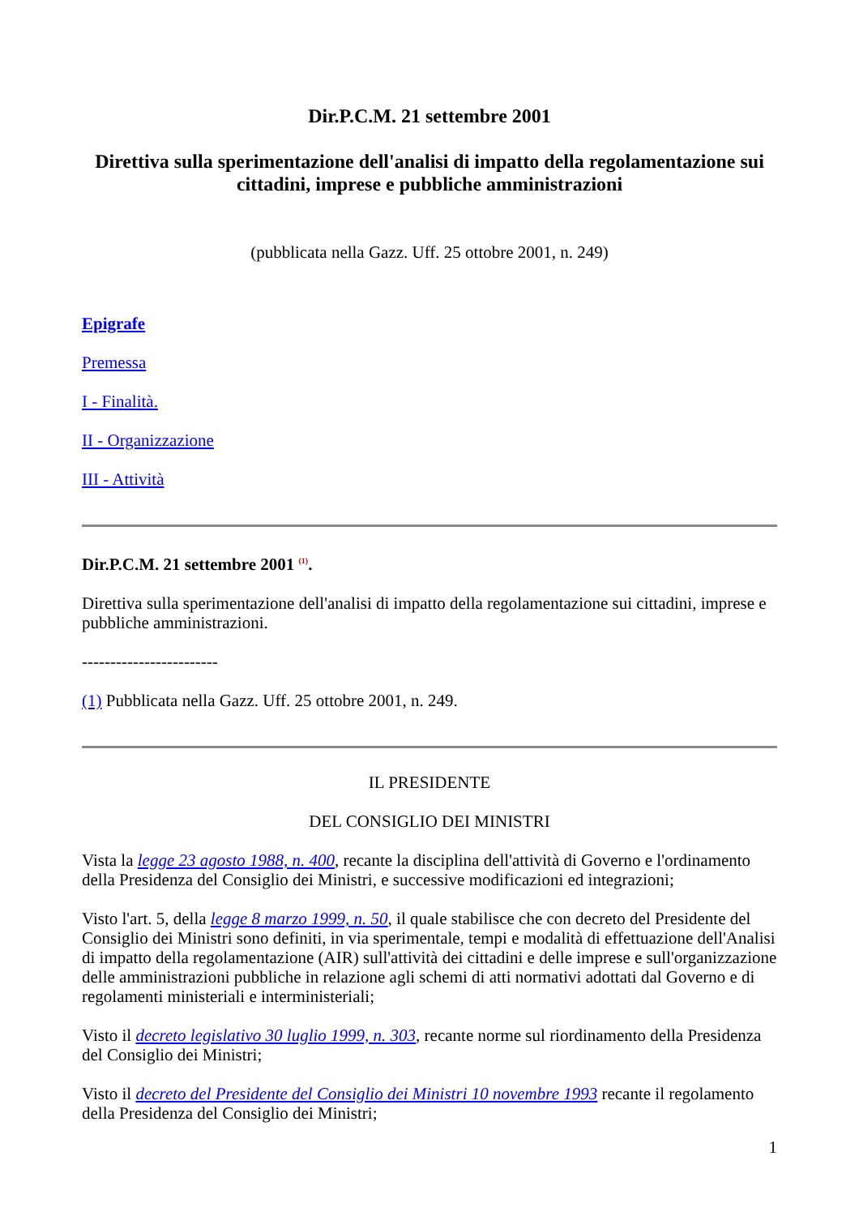Dir.P.C.M. 21 settembre 2001
Direttiva sulla sperimentazione dell'analisi di impatto della regolamentazione sui cittadini, imprese e pubbliche amministrazioni
(pubblicata nella Gazz. Uff. 25 ottobre 2001, n. 249)
Epigrafe
Premessa
I - Finalità.
II - Organizzazione
III - Attività
Dir.P.C.M. 21 settembre 2001 <sup>(1)</sup>.
Direttiva sulla sperimentazione dell'analisi di impatto della regolamentazione sui cittadini, imprese e pubbliche amministrazioni.
------------------------
(1) Pubblicata nella Gazz. Uff. 25 ottobre 2001, n. 249.
IL PRESIDENTE
DEL CONSIGLIO DEI MINISTRI
Vista la legge 23 agosto 1988, n. 400, recante la disciplina dell'attività di Governo e l'ordinamento della Presidenza del Consiglio dei Ministri, e successive modificazioni ed integrazioni;
Visto l'art. 5, della legge 8 marzo 1999, n. 50, il quale stabilisce che con decreto del Presidente del Consiglio dei Ministri sono definiti, in via sperimentale, tempi e modalità di effettuazione dell'Analisi di impatto della regolamentazione (AIR) sull'attività dei cittadini e delle imprese e sull'organizzazione delle amministrazioni pubbliche in relazione agli schemi di atti normativi adottati dal Governo e di regolamenti ministeriali e interministeriali;
Visto il decreto legislativo 30 luglio 1999, n. 303, recante norme sul riordinamento della Presidenza del Consiglio dei Ministri;
Visto il decreto del Presidente del Consiglio dei Ministri 10 novembre 1993 recante il regolamento della Presidenza del Consiglio dei Ministri;
1